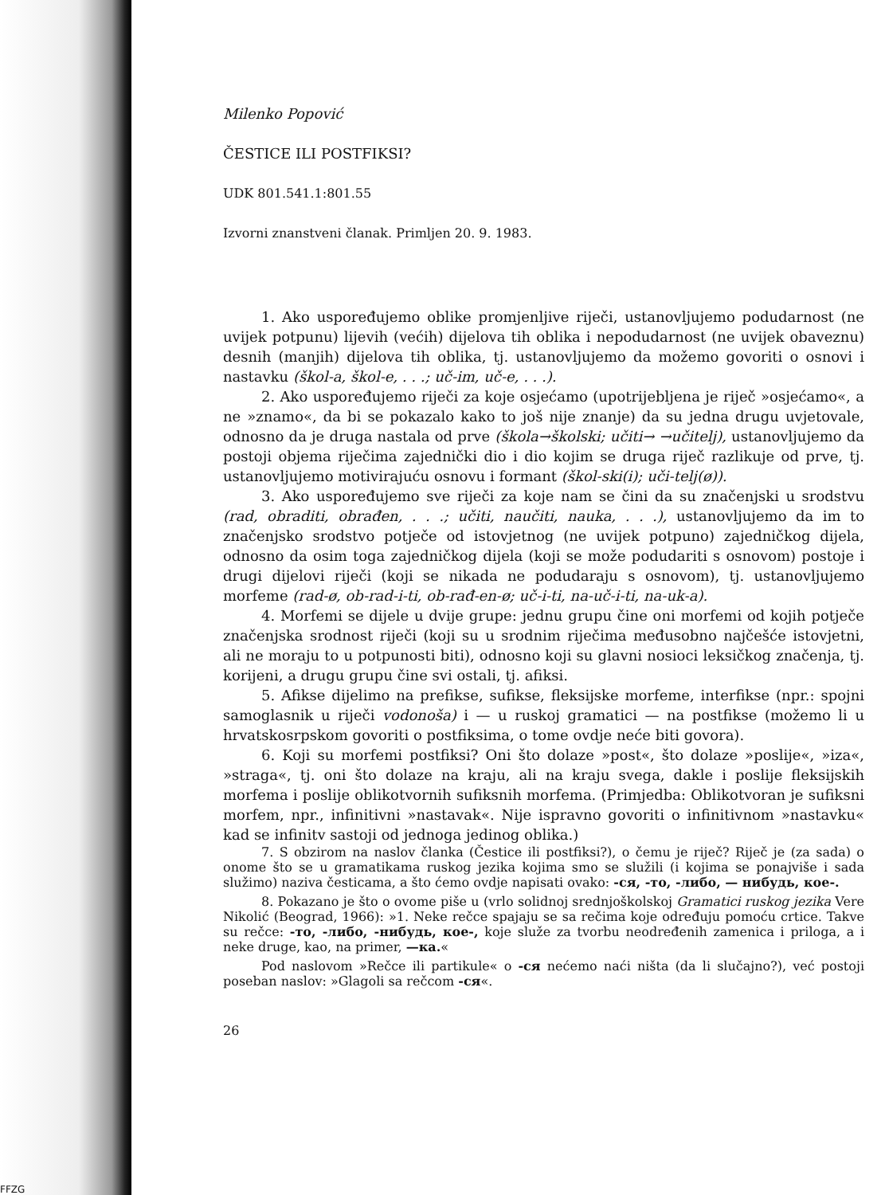Milenko Popović
ČESTICE ILI POSTFIKSI?
UDK 801.541.1:801.55
Izvorni znanstveni članak. Primljen 20. 9. 1983.
1. Ako uspoređujemo oblike promjenljive riječi, ustanovljujemo podudarnost (ne uvijek potpunu) lijevih (većih) dijelova tih oblika i nepodudarnost (ne uvijek obaveznu) desnih (manjih) dijelova tih oblika, tj. ustanovljujemo da možemo govoriti o osnovi i nastavku (škol-a, škol-e, . . .; uč-im, uč-e, . . .).
2. Ako uspoređujemo riječi za koje osjećamo (upotrijebljena je riječ »osjećamo«, a ne »znamo«, da bi se pokazalo kako to još nije znanje) da su jedna drugu uvjetovale, odnosno da je druga nastala od prve (škola→školski; učiti→ →učitelj), ustanovljujemo da postoji objema riječima zajednički dio i dio kojim se druga riječ razlikuje od prve, tj. ustanovljujemo motivirajuću osnovu i formant (škol-ski(i); uči-telj(ø)).
3. Ako uspoređujemo sve riječi za koje nam se čini da su značenjski u srodstvu (rad, obraditi, obrađen, . . .; učiti, naučiti, nauka, . . .), ustanovljujemo da im to značenjsko srodstvo potječe od istovjetnog (ne uvijek potpuno) zajedničkog dijela, odnosno da osim toga zajedničkog dijela (koji se može podudariti s osnovom) postoje i drugi dijelovi riječi (koji se nikada ne podudaraju s osnovom), tj. ustanovljujemo morfeme (rad-ø, ob-rad-i-ti, ob-rađ-en-ø; uč-i-ti, na-uč-i-ti, na-uk-a).
4. Morfemi se dijele u dvije grupe: jednu grupu čine oni morfemi od kojih potječe značenjska srodnost riječi (koji su u srodnim riječima međusobno najčešće istovjetni, ali ne moraju to u potpunosti biti), odnosno koji su glavni nosioci leksičkog značenja, tj. korijeni, a drugu grupu čine svi ostali, tj. afiksi.
5. Afikse dijelimo na prefikse, sufikse, fleksijske morfeme, interfikse (npr.: spojni samoglasnik u riječi vodonoša) i — u ruskoj gramatici — na postfikse (možemo li u hrvatskosrpskom govoriti o postfiksima, o tome ovdje neće biti govora).
6. Koji su morfemi postfiksi? Oni što dolaze »post«, što dolaze »poslije«, »iza«, »straga«, tj. oni što dolaze na kraju, ali na kraju svega, dakle i poslije fleksijskih morfema i poslije oblikotvornih sufiksnih morfema. (Primjedba: Oblikotvoran je sufiksni morfem, npr., infinitivni »nastavak«. Nije ispravno govoriti o infinitivnom »nastavku« kad se infinitv sastoji od jednoga jedinog oblika.)
7. S obzirom na naslov članka (Čestice ili postfiksi?), o čemu je riječ? Riječ je (za sada) o onome što se u gramatikama ruskog jezika kojima smo se služili (i kojima se ponajviše i sada služimo) naziva česticama, a što ćemo ovdje napisati ovako: -ся, -то, -либо, — нибудь, кое-.
8. Pokazano je što o ovome piše u (vrlo solidnoj srednjoškolskoj Gramatici ruskog jezika Vere Nikolić (Beograd, 1966): »1. Neke rečce spajaju se sa rečima koje određuju pomoću crtice. Takve su rečce: -то, -либо, -нибудь, кое-, koje služe za tvorbu neodređenih zamenica i priloga, a i neke druge, kao, na primer, —ка.«
Pod naslovom »Rečce ili partikule« o -ся nećemo naći ništa (da li slučajno?), već postoji poseban naslov: »Glagoli sa rečcom -ся«.
26
FFZG